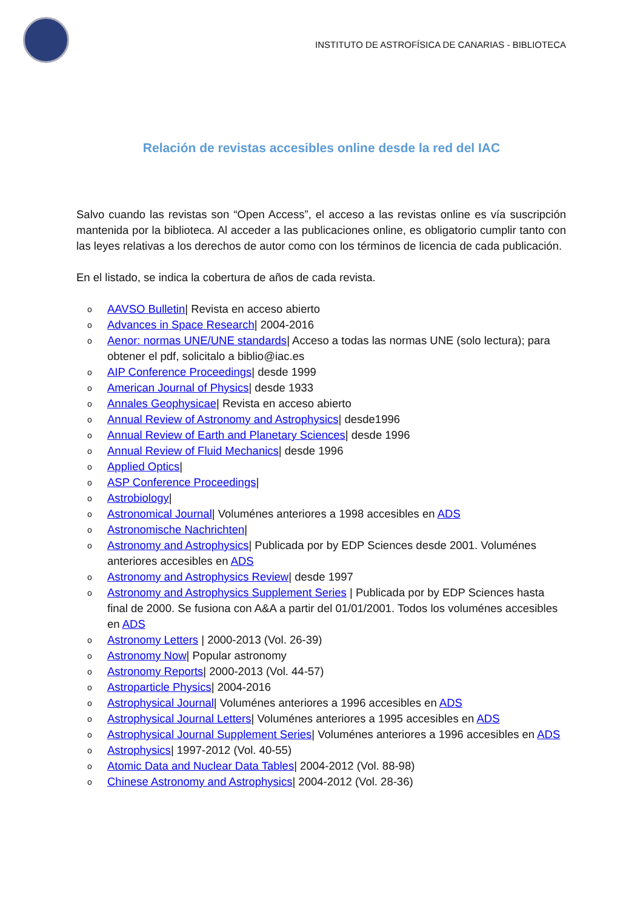INSTITUTO DE ASTROFÍSICA DE CANARIAS - BIBLIOTECA
Relación de revistas accesibles online desde la red del IAC
Salvo cuando las revistas son “Open Access”, el acceso a las revistas online es vía suscripción mantenida por la biblioteca. Al acceder a las publicaciones online, es obligatorio cumplir tanto con las leyes relativas a los derechos de autor como con los términos de licencia de cada publicación.
En el listado, se indica la cobertura de años de cada revista.
o AAVSO Bulletin| Revista en acceso abierto
o Advances in Space Research| 2004-2016
o Aenor: normas UNE/UNE standards| Acceso a todas las normas UNE (solo lectura); para obtener el pdf, solicitalo a biblio@iac.es
o AIP Conference Proceedings| desde 1999
o American Journal of Physics| desde 1933
o Annales Geophysicae| Revista en acceso abierto
o Annual Review of Astronomy and Astrophysics| desde1996
o Annual Review of Earth and Planetary Sciences| desde 1996
o Annual Review of Fluid Mechanics| desde 1996
o Applied Optics|
o ASP Conference Proceedings|
o Astrobiology|
o Astronomical Journal| Voluménes anteriores a 1998 accesibles en ADS
o Astronomische Nachrichten|
o Astronomy and Astrophysics| Publicada por by EDP Sciences desde 2001. Voluménes anteriores accesibles en ADS
o Astronomy and Astrophysics Review| desde 1997
o Astronomy and Astrophysics Supplement Series | Publicada por by EDP Sciences hasta final de 2000. Se fusiona con A&A a partir del 01/01/2001. Todos los voluménes accesibles en ADS
o Astronomy Letters | 2000-2013 (Vol. 26-39)
o Astronomy Now| Popular astronomy
o Astronomy Reports| 2000-2013 (Vol. 44-57)
o Astroparticle Physics| 2004-2016
o Astrophysical Journal| Voluménes anteriores a 1996 accesibles en ADS
o Astrophysical Journal Letters| Voluménes anteriores a 1995 accesibles en ADS
o Astrophysical Journal Supplement Series| Voluménes anteriores a 1996 accesibles en ADS
o Astrophysics| 1997-2012 (Vol. 40-55)
o Atomic Data and Nuclear Data Tables| 2004-2012 (Vol. 88-98)
o Chinese Astronomy and Astrophysics| 2004-2012 (Vol. 28-36)